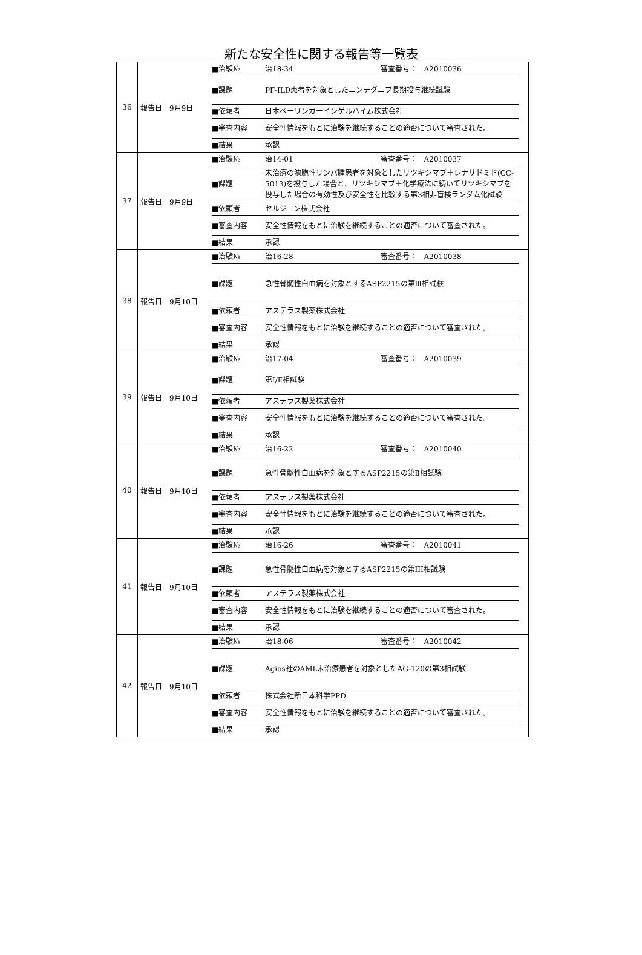新たな安全性に関する報告等一覧表
| 36 | 報告日 9月9日 | / ■治験№ / 治18-34 審査番号： A2010036 / / ■課題 / PF-ILD患者を対象としたニンテダニブ長期投与継続試験 / / ■依頼者 / 日本ベーリンガーインゲルハイム株式会社 / / ■審査内容 / 安全性情報をもとに治験を継続することの適否について審査された。 / / ■結果 / 承認 / |
| 37 | 報告日 9月9日 | / ■治験№ / 治14-01 審査番号： A2010037 / / ■課題 / 未治療の濾胞性リンパ腫患者を対象としたリツキシマブ＋レナリドミド(CC-5013)を投与した場合と、リツキシマブ＋化学療法に続いてリツキシマブを投与した場合の有効性及び安全性を比較する第3相非盲検ランダム化試験 / / ■依頼者 / セルジーン株式会社 / / ■審査内容 / 安全性情報をもとに治験を継続することの適否について審査された。 / / ■結果 / 承認 / |
| 38 | 報告日 9月10日 | / ■治験№ / 治16-28 審査番号： A2010038 / / ■課題 / 急性骨髄性白血病を対象とするASP2215の第Ⅲ相試験 / / ■依頼者 / アステラス製薬株式会社 / / ■審査内容 / 安全性情報をもとに治験を継続することの適否について審査された。 / / ■結果 / 承認 / |
| 39 | 報告日 9月10日 | / ■治験№ / 治17-04 審査番号： A2010039 / / ■課題 / 第Ⅰ/Ⅱ相試験 / / ■依頼者 / アステラス製薬株式会社 / / ■審査内容 / 安全性情報をもとに治験を継続することの適否について審査された。 / / ■結果 / 承認 / |
| 40 | 報告日 9月10日 | / ■治験№ / 治16-22 審査番号： A2010040 / / ■課題 / 急性骨髄性白血病を対象とするASP2215の第Ⅱ相試験 / / ■依頼者 / アステラス製薬株式会社 / / ■審査内容 / 安全性情報をもとに治験を継続することの適否について審査された。 / / ■結果 / 承認 / |
| 41 | 報告日 9月10日 | / ■治験№ / 治16-26 審査番号： A2010041 / / ■課題 / 急性骨髄性白血病を対象とするASP2215の第III相試験 / / ■依頼者 / アステラス製薬株式会社 / / ■審査内容 / 安全性情報をもとに治験を継続することの適否について審査された。 / / ■結果 / 承認 / |
| 42 | 報告日 9月10日 | / ■治験№ / 治18-06 審査番号： A2010042 / / ■課題 / Agios社のAML未治療患者を対象としたAG-120の第3相試験 / / ■依頼者 / 株式会社新日本科学PPD / / ■審査内容 / 安全性情報をもとに治験を継続することの適否について審査された。 / / ■結果 / 承認 / |